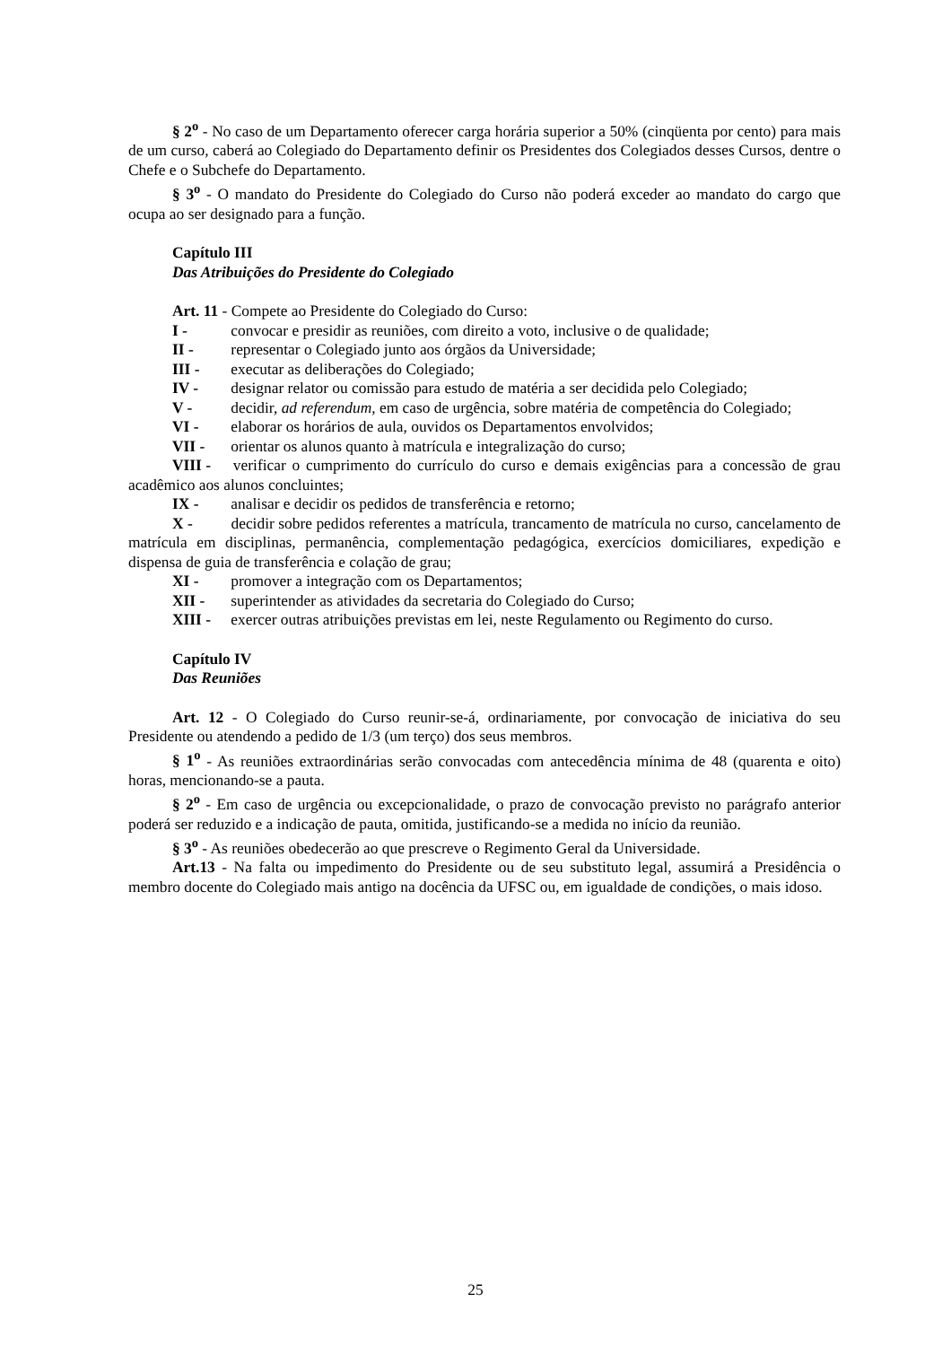§ 2<sup>o</sup> - No caso de um Departamento oferecer carga horária superior a 50% (cinqüenta por cento) para mais de um curso, caberá ao Colegiado do Departamento definir os Presidentes dos Colegiados desses Cursos, dentre o Chefe e o Subchefe do Departamento.
§ 3<sup>o</sup> - O mandato do Presidente do Colegiado do Curso não poderá exceder ao mandato do cargo que ocupa ao ser designado para a função.
Capítulo III
Das Atribuições do Presidente do Colegiado
Art. 11 - Compete ao Presidente do Colegiado do Curso:
I - convocar e presidir as reuniões, com direito a voto, inclusive o de qualidade;
II - representar o Colegiado junto aos órgãos da Universidade;
III - executar as deliberações do Colegiado;
IV - designar relator ou comissão para estudo de matéria a ser decidida pelo Colegiado;
V - decidir, ad referendum, em caso de urgência, sobre matéria de competência do Colegiado;
VI - elaborar os horários de aula, ouvidos os Departamentos envolvidos;
VII - orientar os alunos quanto à matrícula e integralização do curso;
VIII - verificar o cumprimento do currículo do curso e demais exigências para a concessão de grau acadêmico aos alunos concluintes;
IX - analisar e decidir os pedidos de transferência e retorno;
X - decidir sobre pedidos referentes a matrícula, trancamento de matrícula no curso, cancelamento de matrícula em disciplinas, permanência, complementação pedagógica, exercícios domiciliares, expedição e dispensa de guia de transferência e colação de grau;
XI - promover a integração com os Departamentos;
XII - superintender as atividades da secretaria do Colegiado do Curso;
XIII - exercer outras atribuições previstas em lei, neste Regulamento ou Regimento do curso.
Capítulo IV
Das Reuniões
Art. 12 - O Colegiado do Curso reunir-se-á, ordinariamente, por convocação de iniciativa do seu Presidente ou atendendo a pedido de 1/3 (um terço) dos seus membros.
§ 1<sup>o</sup> - As reuniões extraordinárias serão convocadas com antecedência mínima de 48 (quarenta e oito) horas, mencionando-se a pauta.
§ 2<sup>o</sup> - Em caso de urgência ou excepcionalidade, o prazo de convocação previsto no parágrafo anterior poderá ser reduzido e a indicação de pauta, omitida, justificando-se a medida no início da reunião.
§ 3<sup>o</sup> - As reuniões obedecerão ao que prescreve o Regimento Geral da Universidade.
Art.13 - Na falta ou impedimento do Presidente ou de seu substituto legal, assumirá a Presidência o membro docente do Colegiado mais antigo na docência da UFSC ou, em igualdade de condições, o mais idoso.
25